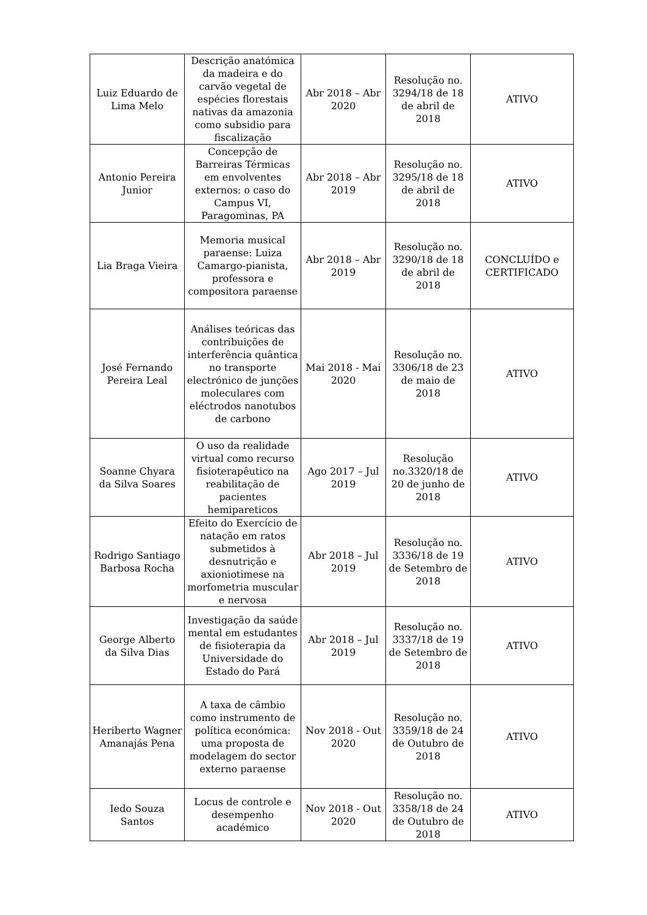| Luiz Eduardo de Lima Melo | Descrição anatómica da madeira e do carvão vegetal de espécies florestais nativas da amazonia como subsidio para fiscalização | Abr 2018 – Abr 2020 | Resolução no. 3294/18 de 18 de abril de 2018 | ATIVO |
| Antonio Pereira Junior | Concepção de Barreiras Térmicas em envolventes externos: o caso do Campus VI, Paragominas, PA | Abr 2018 – Abr 2019 | Resolução no. 3295/18 de 18 de abril de 2018 | ATIVO |
| Lia Braga Vieira | Memoria musical paraense: Luiza Camargo-pianista, professora e compositora paraense | Abr 2018 – Abr 2019 | Resolução no. 3290/18 de 18 de abril de 2018 | CONCLUÍDO e CERTIFICADO |
| José Fernando Pereira Leal | Análises teóricas das contribuições de interferência quântica no transporte electrónico de junções moleculares com eléctrodos nanotubos de carbono | Mai 2018 - Mai 2020 | Resolução no. 3306/18 de 23 de maio de 2018 | ATIVO |
| Soanne Chyara da Silva Soares | O uso da realidade virtual como recurso fisioterapêutico na reabilitação de pacientes hemipareticos | Ago 2017 – Jul 2019 | Resolução no.3320/18 de 20 de junho de 2018 | ATIVO |
| Rodrigo Santiago Barbosa Rocha | Efeito do Exercício de natação em ratos submetidos à desnutrição e axioniotimese na morfometria muscular e nervosa | Abr 2018 – Jul 2019 | Resolução no. 3336/18 de 19 de Setembro de 2018 | ATIVO |
| George Alberto da Silva Dias | Investigação da saúde mental em estudantes de fisioterapia da Universidade do Estado do Pará | Abr 2018 – Jul 2019 | Resolução no. 3337/18 de 19 de Setembro de 2018 | ATIVO |
| Heriberto Wagner Amanajás Pena | A taxa de câmbio como instrumento de política económica: uma proposta de modelagem do sector externo paraense | Nov 2018 - Out 2020 | Resolução no. 3359/18 de 24 de Outubro de 2018 | ATIVO |
| Iedo Souza Santos | Locus de controle e desempenho académico | Nov 2018 - Out 2020 | Resolução no. 3358/18 de 24 de Outubro de 2018 | ATIVO |